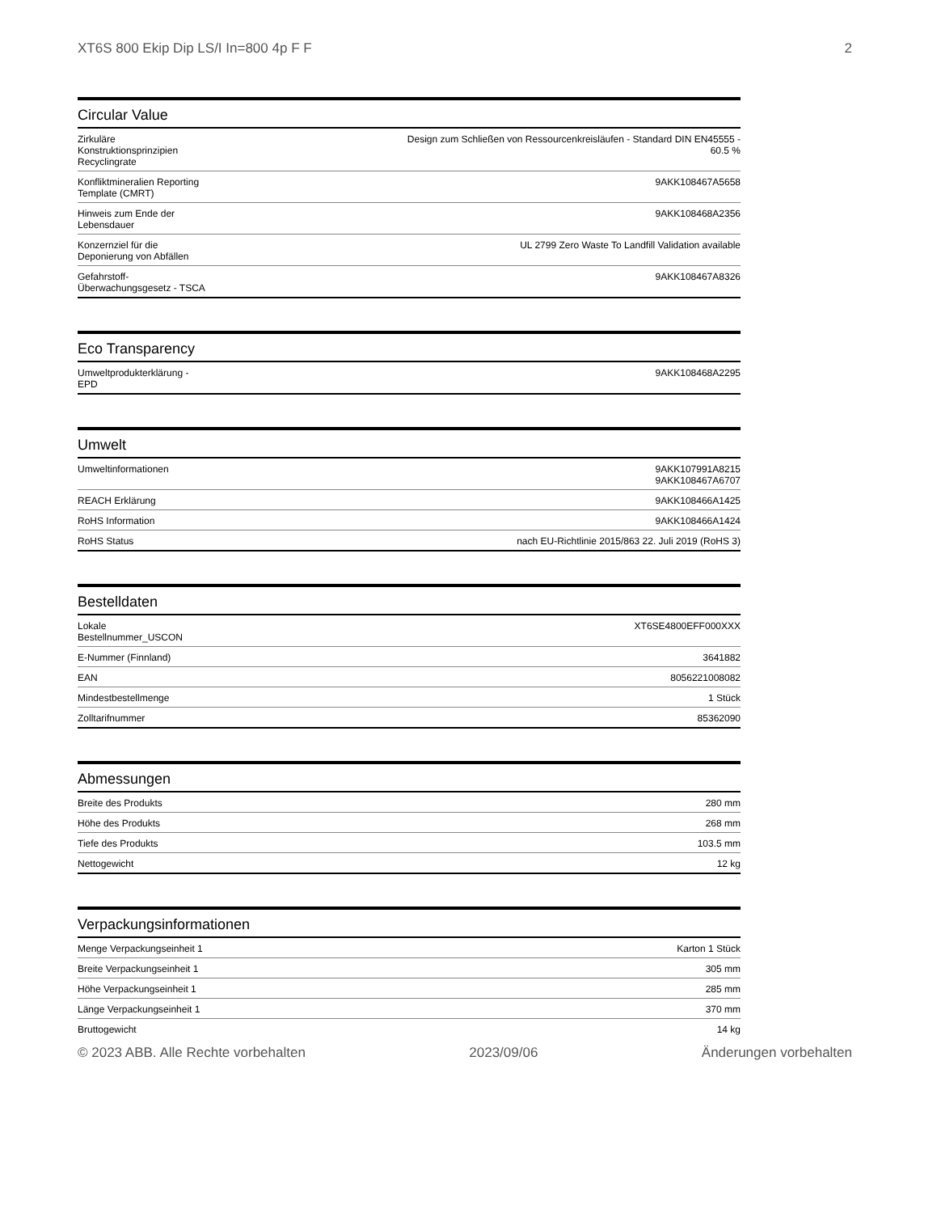XT6S 800 Ekip Dip LS/I In=800 4p F F 2
Circular Value
| Zirkuläre Konstruktionsprinzipien Recyclingrate | Design zum Schließen von Ressourcenkreisläufen - Standard DIN EN45555 - 60.5 % |
| Konfliktmineralien Reporting Template (CMRT) | 9AKK108467A5658 |
| Hinweis zum Ende der Lebensdauer | 9AKK108468A2356 |
| Konzernziel für die Deponierung von Abfällen | UL 2799 Zero Waste To Landfill Validation available |
| Gefahrstoff-Überwachungsgesetz - TSCA | 9AKK108467A8326 |
Eco Transparency
| Umweltprodukterklärung - EPD | 9AKK108468A2295 |
Umwelt
| Umweltinformationen | 9AKK107991A8215 9AKK108467A6707 |
| REACH Erklärung | 9AKK108466A1425 |
| RoHS Information | 9AKK108466A1424 |
| RoHS Status | nach EU-Richtlinie 2015/863 22. Juli 2019 (RoHS 3) |
Bestelldaten
| Lokale Bestellnummer_USCON | XT6SE4800EFF000XXX |
| E-Nummer (Finnland) | 3641882 |
| EAN | 8056221008082 |
| Mindestbestellmenge | 1 Stück |
| Zolltarifnummer | 85362090 |
Abmessungen
| Breite des Produkts | 280 mm |
| Höhe des Produkts | 268 mm |
| Tiefe des Produkts | 103.5 mm |
| Nettogewicht | 12 kg |
Verpackungsinformationen
| Menge Verpackungseinheit 1 | Karton 1 Stück |
| Breite Verpackungseinheit 1 | 305 mm |
| Höhe Verpackungseinheit 1 | 285 mm |
| Länge Verpackungseinheit 1 | 370 mm |
| Bruttogewicht | 14 kg |
© 2023 ABB. Alle Rechte vorbehalten 2023/09/06 Änderungen vorbehalten